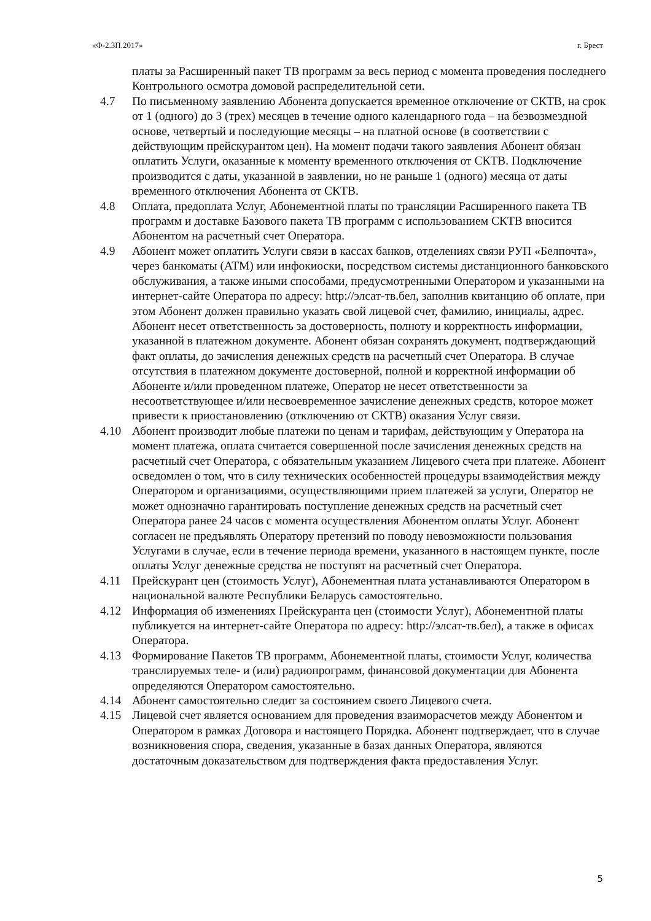«Ф-2.3П.2017» г. Брест
платы за Расширенный пакет ТВ программ за весь период с момента проведения последнего Контрольного осмотра домовой распределительной сети.
4.7 По письменному заявлению Абонента допускается временное отключение от СКТВ, на срок от 1 (одного) до 3 (трех) месяцев в течение одного календарного года – на безвозмездной основе, четвертый и последующие месяцы – на платной основе (в соответствии с действующим прейскурантом цен). На момент подачи такого заявления Абонент обязан оплатить Услуги, оказанные к моменту временного отключения от СКТВ. Подключение производится с даты, указанной в заявлении, но не раньше 1 (одного) месяца от даты временного отключения Абонента от СКТВ.
4.8 Оплата, предоплата Услуг, Абонементной платы по трансляции Расширенного пакета ТВ программ и доставке Базового пакета ТВ программ с использованием СКТВ вносится Абонентом на расчетный счет Оператора.
4.9 Абонент может оплатить Услуги связи в кассах банков, отделениях связи РУП «Белпочта», через банкоматы (АТМ) или инфокиоски, посредством системы дистанционного банковского обслуживания, а также иными способами, предусмотренными Оператором и указанными на интернет-сайте Оператора по адресу: http://элсат-тв.бел, заполнив квитанцию об оплате, при этом Абонент должен правильно указать свой лицевой счет, фамилию, инициалы, адрес. Абонент несет ответственность за достоверность, полноту и корректность информации, указанной в платежном документе. Абонент обязан сохранять документ, подтверждающий факт оплаты, до зачисления денежных средств на расчетный счет Оператора. В случае отсутствия в платежном документе достоверной, полной и корректной информации об Абоненте и/или проведенном платеже, Оператор не несет ответственности за несоответствующее и/или несвоевременное зачисление денежных средств, которое может привести к приостановлению (отключению от СКТВ) оказания Услуг связи.
4.10 Абонент производит любые платежи по ценам и тарифам, действующим у Оператора на момент платежа, оплата считается совершенной после зачисления денежных средств на расчетный счет Оператора, с обязательным указанием Лицевого счета при платеже. Абонент осведомлен о том, что в силу технических особенностей процедуры взаимодействия между Оператором и организациями, осуществляющими прием платежей за услуги, Оператор не может однозначно гарантировать поступление денежных средств на расчетный счет Оператора ранее 24 часов с момента осуществления Абонентом оплаты Услуг. Абонент согласен не предъявлять Оператору претензий по поводу невозможности пользования Услугами в случае, если в течение периода времени, указанного в настоящем пункте, после оплаты Услуг денежные средства не поступят на расчетный счет Оператора.
4.11 Прейскурант цен (стоимость Услуг), Абонементная плата устанавливаются Оператором в национальной валюте Республики Беларусь самостоятельно.
4.12 Информация об изменениях Прейскуранта цен (стоимости Услуг), Абонементной платы публикуется на интернет-сайте Оператора по адресу: http://элсат-тв.бел), а также в офисах Оператора.
4.13 Формирование Пакетов ТВ программ, Абонементной платы, стоимости Услуг, количества транслируемых теле- и (или) радиопрограмм, финансовой документации для Абонента определяются Оператором самостоятельно.
4.14 Абонент самостоятельно следит за состоянием своего Лицевого счета.
4.15 Лицевой счет является основанием для проведения взаиморасчетов между Абонентом и Оператором в рамках Договора и настоящего Порядка. Абонент подтверждает, что в случае возникновения спора, сведения, указанные в базах данных Оператора, являются достаточным доказательством для подтверждения факта предоставления Услуг.
5